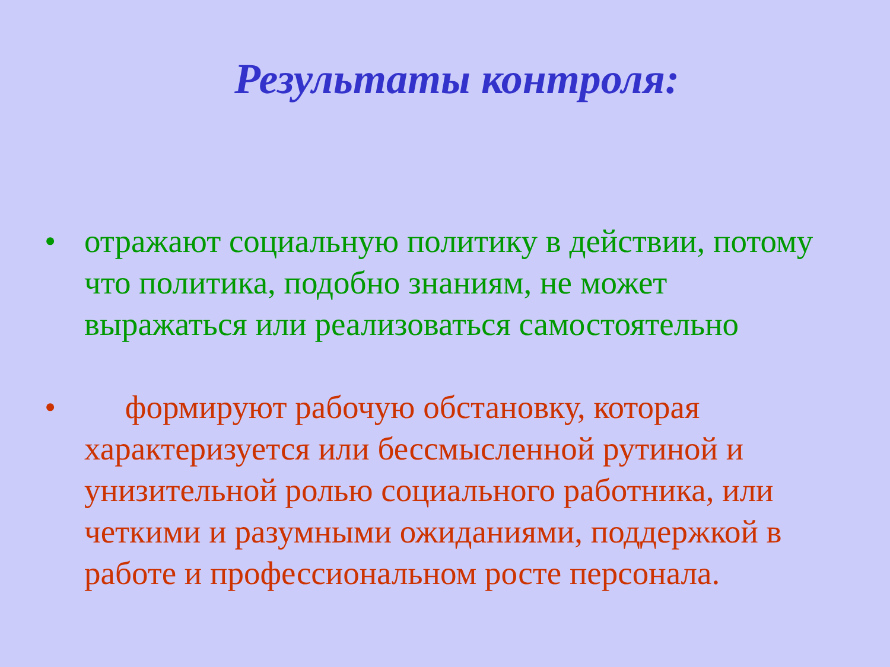Результаты контроля:
• отражают социальную политику в действии, потому что политика, подобно знаниям, не может выражаться или реализоваться самостоятельно
• формируют рабочую обстановку, которая характеризуется или бессмысленной рутиной и унизительной ролью социального работника, или четкими и разумными ожиданиями, поддержкой в работе и профессиональном росте персонала.